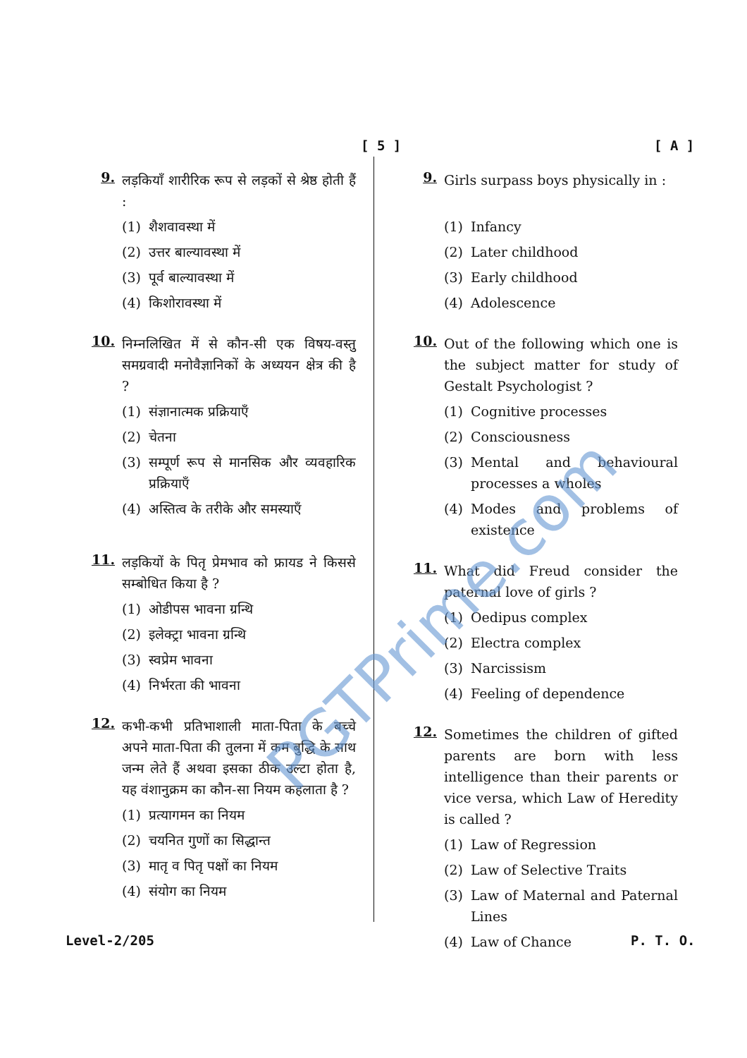[ 5 ] [ A ]
9.
लड़कियाँ शारीरिक रूप से लड़कों से श्रेष्ठ होती हैं :
(1) शैशवावस्था में
(2) उत्तर बाल्यावस्था में
(3) पूर्व बाल्यावस्था में
(4) किशोरावस्था में
10.
निम्नलिखित में से कौन-सी एक विषय-वस्तु समग्रवादी मनोवैज्ञानिकों के अध्ययन क्षेत्र की है ?
(1) संज्ञानात्मक प्रक्रियाएँ
(2) चेतना
(3) सम्पूर्ण रूप से मानसिक और व्यवहारिक प्रक्रियाएँ
(4) अस्तित्व के तरीके और समस्याएँ
11.
लड़कियों के पितृ प्रेमभाव को फ्रायड ने किससे सम्बोधित किया है ?
(1) ओडीपस भावना ग्रन्थि
(2) इलेक्ट्रा भावना ग्रन्थि
(3) स्वप्रेम भावना
(4) निर्भरता की भावना
12.
कभी-कभी प्रतिभाशाली माता-पिता के बच्चे अपने माता-पिता की तुलना में कम बुद्धि के साथ जन्म लेते हैं अथवा इसका ठीक उल्टा होता है, यह वंशानुक्रम का कौन-सा नियम कहलाता है ?
(1) प्रत्यागमन का नियम
(2) चयनित गुणों का सिद्धान्त
(3) मातृ व पितृ पक्षों का नियम
(4) संयोग का नियम
9.
Girls surpass boys physically in :
(1) Infancy
(2) Later childhood
(3) Early childhood
(4) Adolescence
10.
Out of the following which one is the subject matter for study of Gestalt Psychologist ?
(1) Cognitive processes
(2) Consciousness
(3) Mental and behavioural processes a wholes
(4) Modes and problems of existence
11.
What did Freud consider the paternal love of girls ?
(1) Oedipus complex
(2) Electra complex
(3) Narcissism
(4) Feeling of dependence
12.
Sometimes the children of gifted parents are born with less intelligence than their parents or vice versa, which Law of Heredity is called ?
(1) Law of Regression
(2) Law of Selective Traits
(3) Law of Maternal and Paternal Lines
(4) Law of Chance
Level-2/205 P. T. O.
PGTPrime.com